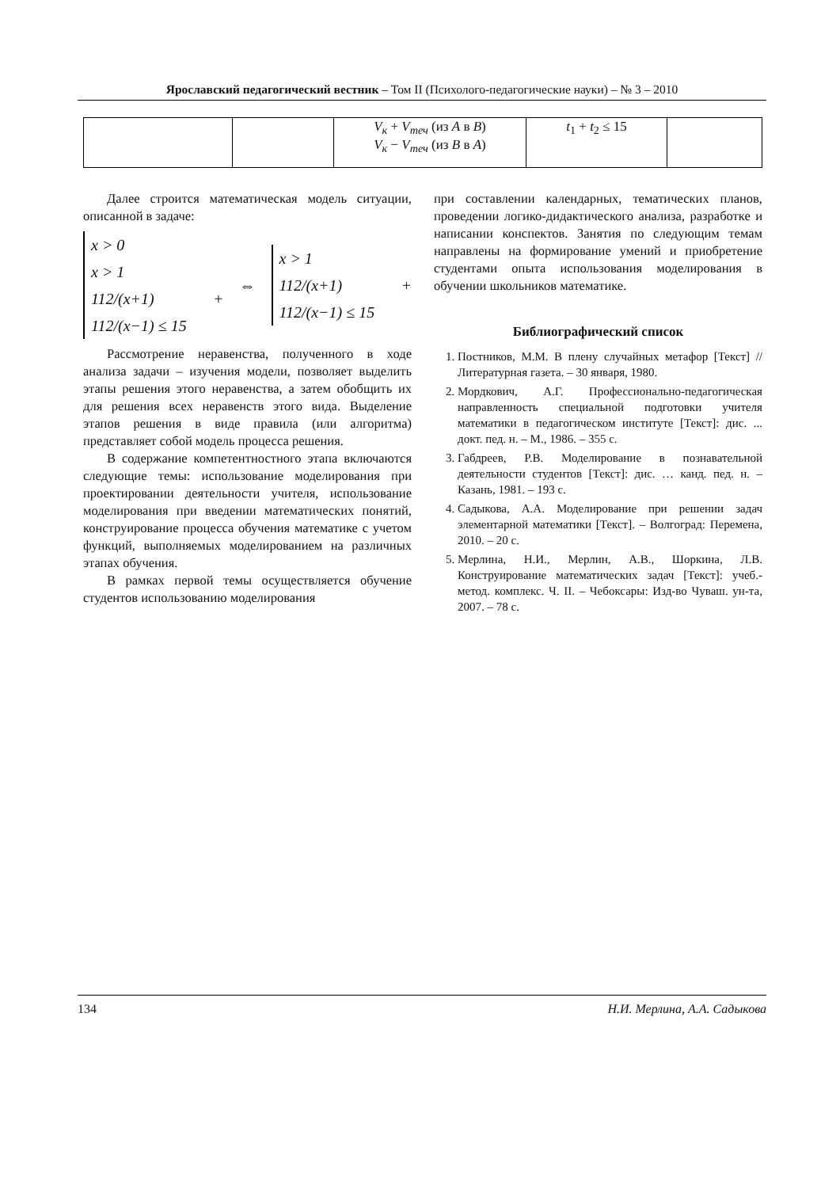Ярославский педагогический вестник – Том II (Психолого-педагогические науки) – № 3 – 2010
| | | V<sub>к</sub> + V<sub>теч</sub> (из А в В ) V<sub>к</sub> − V<sub>теч</sub> (из В в А ) | t<sub>1</sub> + t<sub>2</sub> ≤ 15 | |
Далее строится математическая модель ситуации, описанной в задаче:
x > 0
x > 1
112/(x+1) + 112/(x−1) ≤ 15
⇔
x > 1
112/(x+1) + 112/(x−1) ≤ 15
Рассмотрение неравенства, полученного в ходе анализа задачи – изучения модели, позволяет выделить этапы решения этого неравенства, а затем обобщить их для решения всех неравенств этого вида. Выделение этапов решения в виде правила (или алгоритма) представляет собой модель процесса решения.
В содержание компетентностного этапа включаются следующие темы: использование моделирования при проектировании деятельности учителя, использование моделирования при введении математических понятий, конструирование процесса обучения математике с учетом функций, выполняемых моделированием на различных этапах обучения.
В рамках первой темы осуществляется обучение студентов использованию моделирования
при составлении календарных, тематических планов, проведении логико-дидактического анализа, разработке и написании конспектов. Занятия по следующим темам направлены на формирование умений и приобретение студентами опыта использования моделирования в обучении школьников математике.
Библиографический список
1. Постников, М.М. В плену случайных метафор [Текст] // Литературная газета. – 30 января, 1980.
2. Мордкович, А.Г. Профессионально-педагогическая направленность специальной подготовки учителя математики в педагогическом институте [Текст]: дис. ... докт. пед. н. – М., 1986. – 355 с.
3. Габдреев, Р.В. Моделирование в познавательной деятельности студентов [Текст]: дис. … канд. пед. н. – Казань, 1981. – 193 с.
4. Садыкова, А.А. Моделирование при решении задач элементарной математики [Текст]. – Волгоград: Перемена, 2010. – 20 с.
5. Мерлина, Н.И., Мерлин, А.В., Шоркина, Л.В. Конструирование математических задач [Текст]: учеб.-метод. комплекс. Ч. II. – Чебоксары: Изд-во Чуваш. ун-та, 2007. – 78 с.
134 Н.И. Мерлина, А.А. Садыкова